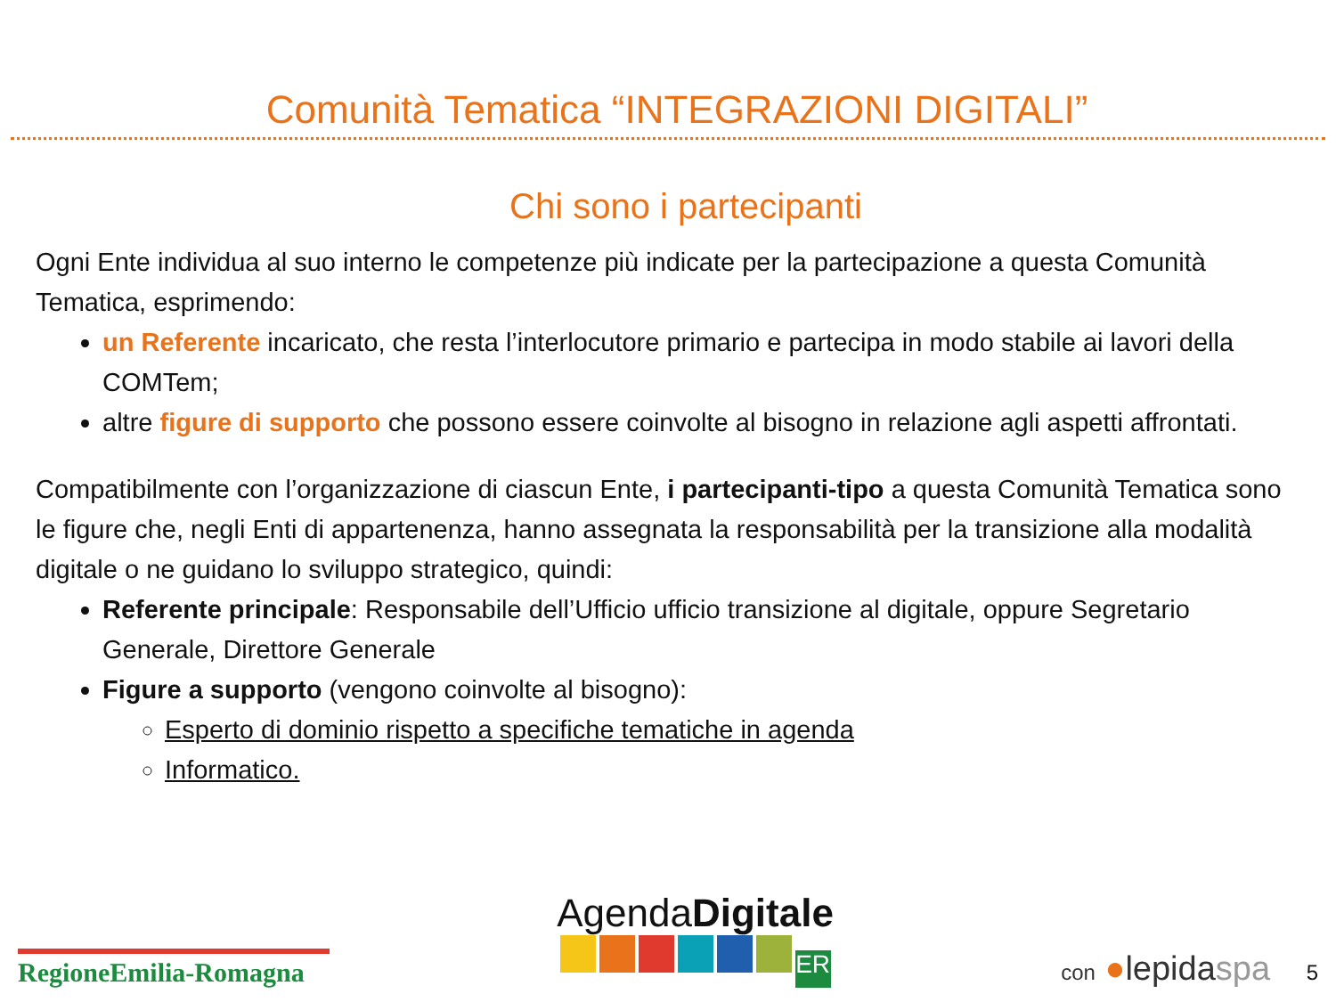Comunità Tematica “INTEGRAZIONI DIGITALI”
Chi sono i partecipanti
Ogni Ente individua al suo interno le competenze più indicate per la partecipazione a questa Comunità Tematica, esprimendo:
un Referente incaricato, che resta l’interlocutore primario e partecipa in modo stabile ai lavori della COMTem;
altre figure di supporto che possono essere coinvolte al bisogno in relazione agli aspetti affrontati.
Compatibilmente con l’organizzazione di ciascun Ente, i partecipanti-tipo a questa Comunità Tematica sono le figure che, negli Enti di appartenenza, hanno assegnata la responsabilità per la transizione alla modalità digitale o ne guidano lo sviluppo strategico, quindi:
Referente principale: Responsabile dell’Ufficio ufficio transizione al digitale, oppure Segretario Generale, Direttore Generale
Figure a supporto (vengono coinvolte al bisogno):
Esperto di dominio rispetto a specifiche tematiche in agenda
Informatico.
RegioneEmilia-Romagna
AgendaDigitale
ER
con ●lepidaspa 5